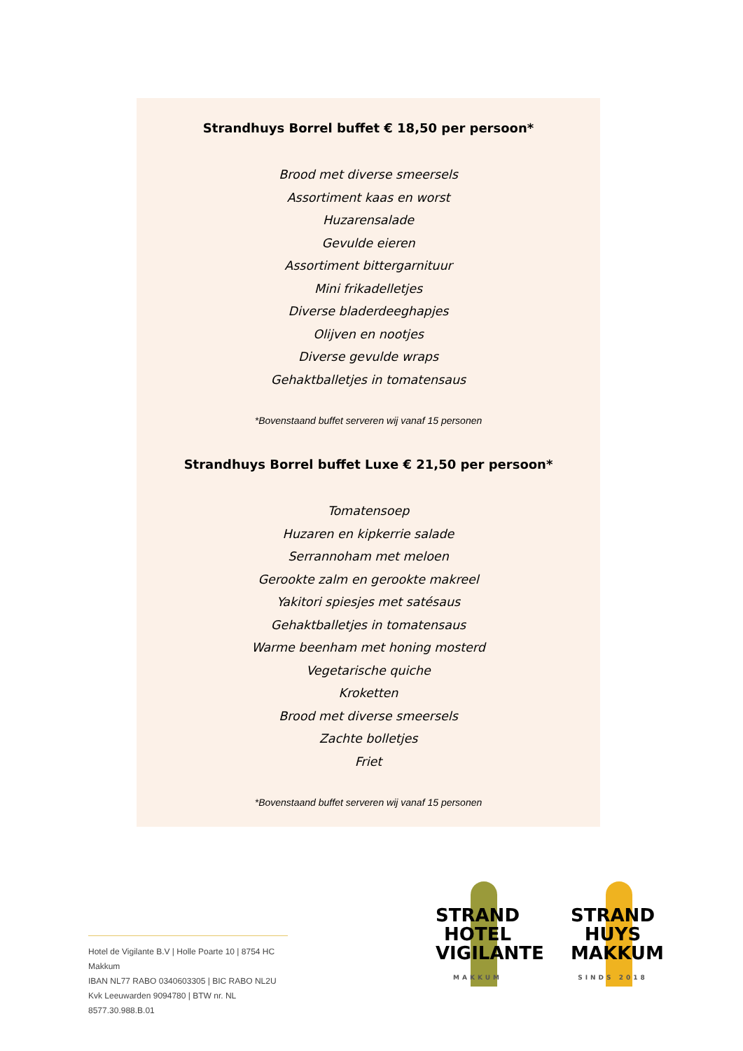Strandhuys Borrel buffet € 18,50 per persoon*
Brood met diverse smeersels
Assortiment kaas en worst
Huzarensalade
Gevulde eieren
Assortiment bittergarnituur
Mini frikadelletjes
Diverse bladerdeeghapjes
Olijven en nootjes
Diverse gevulde wraps
Gehaktballetjes in tomatensaus
*Bovenstaand buffet serveren wij vanaf 15 personen
Strandhuys Borrel buffet Luxe € 21,50 per persoon*
Tomatensoep
Huzaren en kipkerrie salade
Serrannoham met meloen
Gerookte zalm en gerookte makreel
Yakitori spiesjes met satésaus
Gehaktballetjes in tomatensaus
Warme beenham met honing mosterd
Vegetarische quiche
Kroketten
Brood met diverse smeersels
Zachte bolletjes
Friet
*Bovenstaand buffet serveren wij vanaf 15 personen
Hotel de Vigilante B.V | Holle Poarte 10 | 8754 HC Makkum
IBAN NL77 RABO 0340603305 | BIC RABO NL2U
Kvk Leeuwarden 9094780 | BTW nr. NL 8577.30.988.B.01
STRAND
HOTEL
VIGILANTE
MAKKUM
STRAND
HUYS
MAKKUM
SINDS 2018